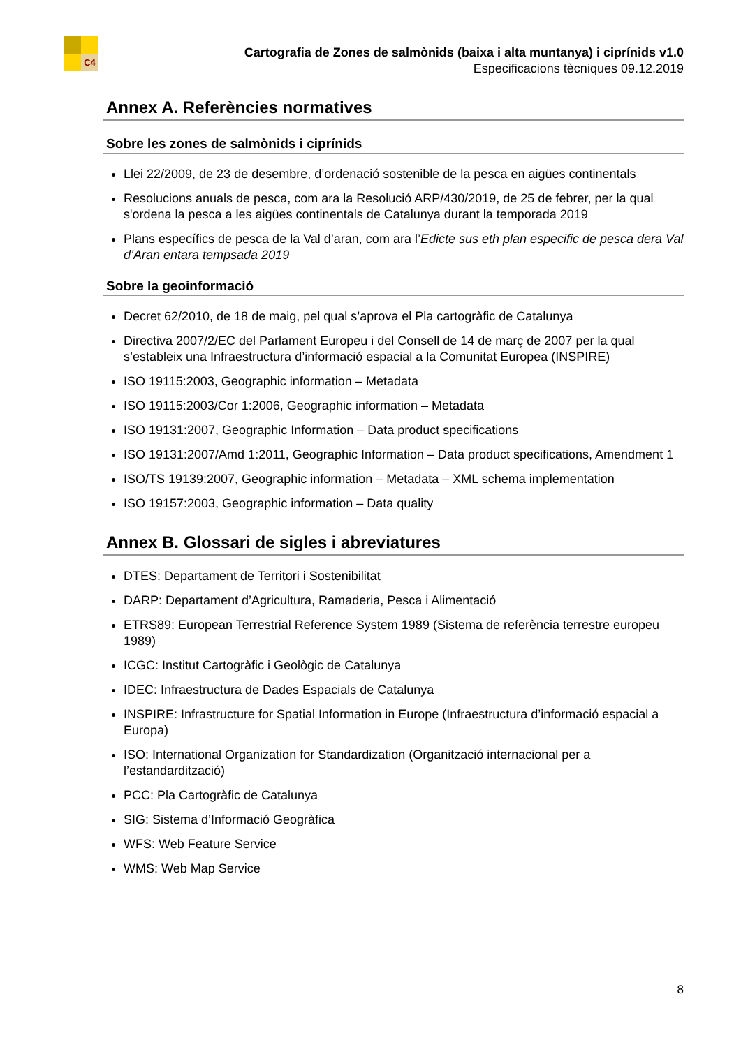C4
Cartografia de Zones de salmònids (baixa i alta muntanya) i ciprínids v1.0
Especificacions tècniques 09.12.2019
Annex A. Referències normatives
Sobre les zones de salmònids i ciprínids
Llei 22/2009, de 23 de desembre, d’ordenació sostenible de la pesca en aigües continentals
Resolucions anuals de pesca, com ara la Resolució ARP/430/2019, de 25 de febrer, per la qual s'ordena la pesca a les aigües continentals de Catalunya durant la temporada 2019
Plans específics de pesca de la Val d’aran, com ara l’Edicte sus eth plan especific de pesca dera Val d’Aran entara tempsada 2019
Sobre la geoinformació
Decret 62/2010, de 18 de maig, pel qual s’aprova el Pla cartogràfic de Catalunya
Directiva 2007/2/EC del Parlament Europeu i del Consell de 14 de març de 2007 per la qual s’estableix una Infraestructura d’informació espacial a la Comunitat Europea (INSPIRE)
ISO 19115:2003, Geographic information – Metadata
ISO 19115:2003/Cor 1:2006, Geographic information – Metadata
ISO 19131:2007, Geographic Information – Data product specifications
ISO 19131:2007/Amd 1:2011, Geographic Information – Data product specifications, Amendment 1
ISO/TS 19139:2007, Geographic information – Metadata – XML schema implementation
ISO 19157:2003, Geographic information – Data quality
Annex B. Glossari de sigles i abreviatures
DTES: Departament de Territori i Sostenibilitat
DARP: Departament d’Agricultura, Ramaderia, Pesca i Alimentació
ETRS89: European Terrestrial Reference System 1989 (Sistema de referència terrestre europeu 1989)
ICGC: Institut Cartogràfic i Geològic de Catalunya
IDEC: Infraestructura de Dades Espacials de Catalunya
INSPIRE: Infrastructure for Spatial Information in Europe (Infraestructura d’informació espacial a Europa)
ISO: International Organization for Standardization (Organització internacional per a l’estandardització)
PCC: Pla Cartogràfic de Catalunya
SIG: Sistema d’Informació Geogràfica
WFS: Web Feature Service
WMS: Web Map Service
8